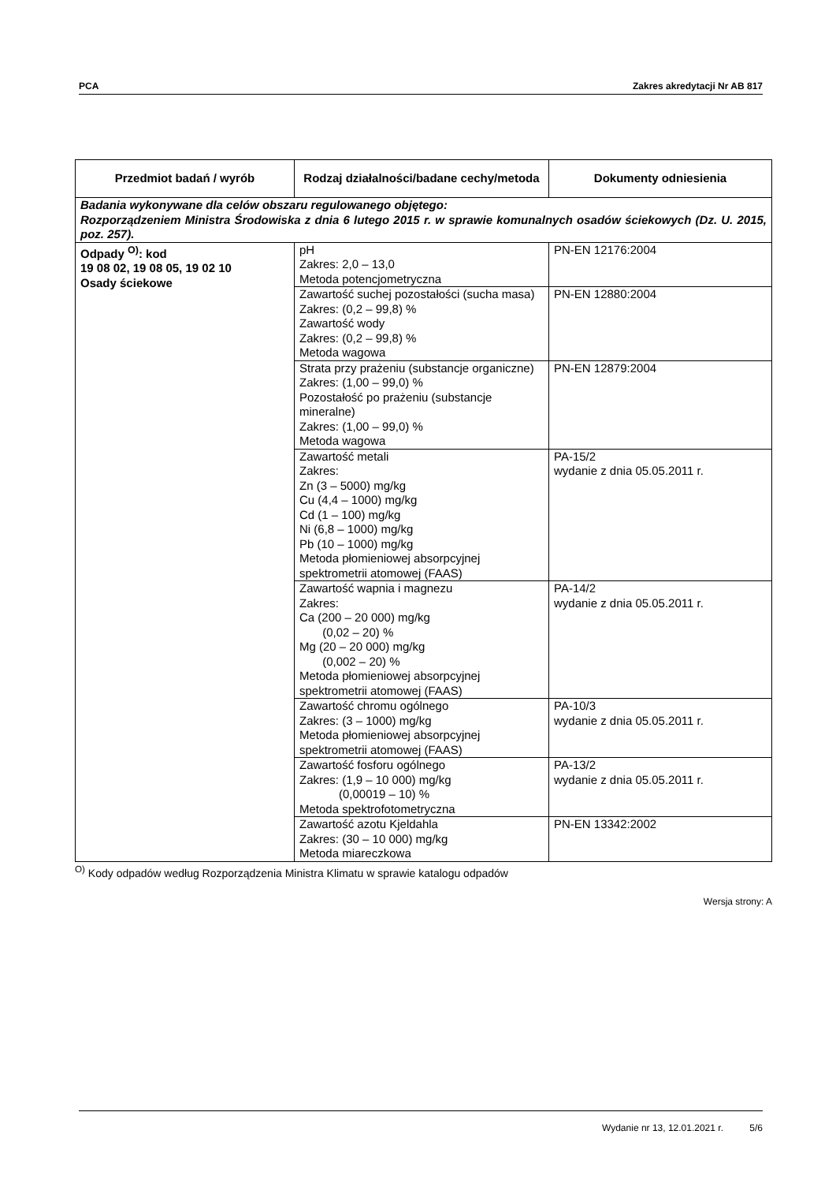PCA Zakres akredytacji Nr AB 817
| Przedmiot badań / wyrób | Rodzaj działalności/badane cechy/metoda | Dokumenty odniesienia |
| --- | --- | --- |
| Badania wykonywane dla celów obszaru regulowanego objętego: Rozporządzeniem Ministra Środowiska z dnia 6 lutego 2015 r. w sprawie komunalnych osadów ściekowych (Dz. U. 2015, poz. 257). | | |
| Odpady <sup>O)</sup>: kod 19 08 02, 19 08 05, 19 02 10 Osady ściekowe | pH Zakres: 2,0 – 13,0 Metoda potencjometryczna | PN-EN 12176:2004 |
| | Zawartość suchej pozostałości (sucha masa) Zakres: (0,2 – 99,8) % Zawartość wody Zakres: (0,2 – 99,8) % Metoda wagowa | PN-EN 12880:2004 |
| | Strata przy prażeniu (substancje organiczne) Zakres: (1,00 – 99,0) % Pozostałość po prażeniu (substancje mineralne) Zakres: (1,00 – 99,0) % Metoda wagowa | PN-EN 12879:2004 |
| | Zawartość metali Zakres: Zn (3 – 5000) mg/kg Cu (4,4 – 1000) mg/kg Cd (1 – 100) mg/kg Ni (6,8 – 1000) mg/kg Pb (10 – 1000) mg/kg Metoda płomieniowej absorpcyjnej spektrometrii atomowej (FAAS) | PA-15/2 wydanie z dnia 05.05.2011 r. |
| | Zawartość wapnia i magnezu Zakres: Ca (200 – 20 000) mg/kg (0,02 – 20) % Mg (20 – 20 000) mg/kg (0,002 – 20) % Metoda płomieniowej absorpcyjnej spektrometrii atomowej (FAAS) | PA-14/2 wydanie z dnia 05.05.2011 r. |
| | Zawartość chromu ogólnego Zakres: (3 – 1000) mg/kg Metoda płomieniowej absorpcyjnej spektrometrii atomowej (FAAS) | PA-10/3 wydanie z dnia 05.05.2011 r. |
| | Zawartość fosforu ogólnego Zakres: (1,9 – 10 000) mg/kg (0,00019 – 10) % Metoda spektrofotometryczna | PA-13/2 wydanie z dnia 05.05.2011 r. |
| | Zawartość azotu Kjeldahla Zakres: (30 – 10 000) mg/kg Metoda miareczkowa | PN-EN 13342:2002 |
<sup>O)</sup> Kody odpadów według Rozporządzenia Ministra Klimatu w sprawie katalogu odpadów
Wersja strony: A
Wydanie nr 13, 12.01.2021 r. 5/6